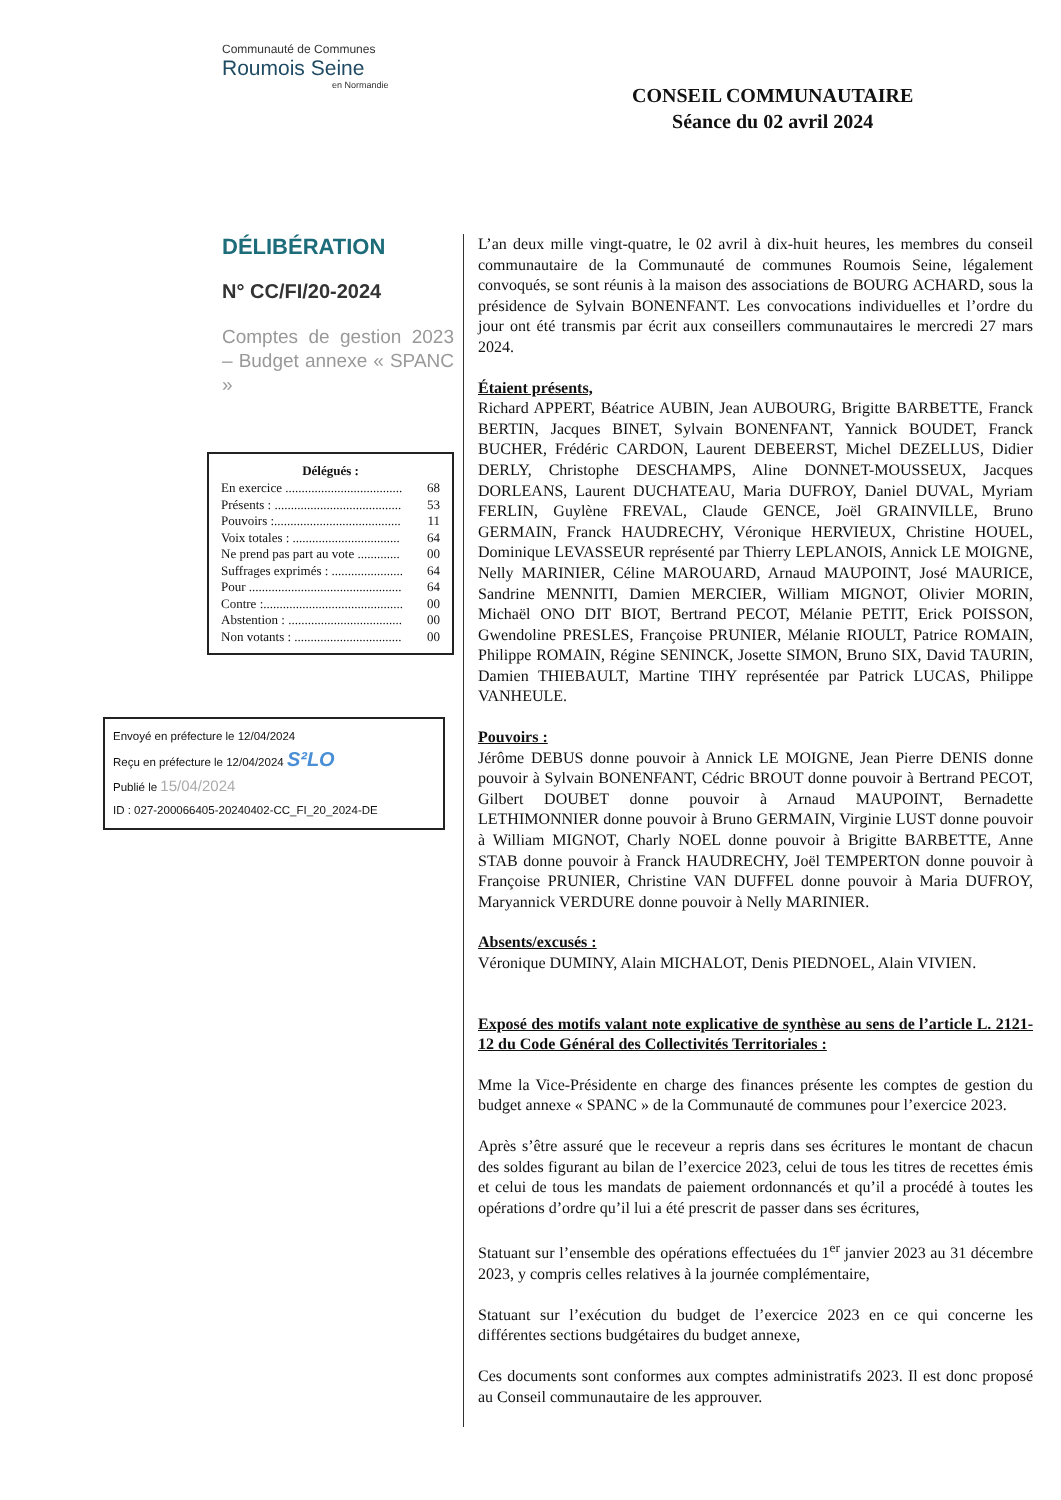Communauté de Communes
Roumois Seine
en Normandie
CONSEIL COMMUNAUTAIRE
Séance du 02 avril 2024
DÉLIBÉRATION
N° CC/FI/20-2024
Comptes de gestion 2023 – Budget annexe « SPANC »
| Délégués : | |
| --- | --- |
| En exercice .................................... | 68 |
| Présents : ....................................... | 53 |
| Pouvoirs :....................................... | 11 |
| Voix totales : ................................. | 64 |
| Ne prend pas part au vote ............. | 00 |
| Suffrages exprimés : ...................... | 64 |
| Pour ............................................... | 64 |
| Contre :........................................... | 00 |
| Abstention : ................................... | 00 |
| Non votants : ................................. | 00 |
Envoyé en préfecture le 12/04/2024
Reçu en préfecture le 12/04/2024 S²LO
Publié le 15/04/2024
ID : 027-200066405-20240402-CC_FI_20_2024-DE
L’an deux mille vingt-quatre, le 02 avril à dix-huit heures, les membres du conseil communautaire de la Communauté de communes Roumois Seine, légalement convoqués, se sont réunis à la maison des associations de BOURG ACHARD, sous la présidence de Sylvain BONENFANT. Les convocations individuelles et l’ordre du jour ont été transmis par écrit aux conseillers communautaires le mercredi 27 mars 2024.
Étaient présents,
Richard APPERT, Béatrice AUBIN, Jean AUBOURG, Brigitte BARBETTE, Franck BERTIN, Jacques BINET, Sylvain BONENFANT, Yannick BOUDET, Franck BUCHER, Frédéric CARDON, Laurent DEBEERST, Michel DEZELLUS, Didier DERLY, Christophe DESCHAMPS, Aline DONNET-MOUSSEUX, Jacques DORLEANS, Laurent DUCHATEAU, Maria DUFROY, Daniel DUVAL, Myriam FERLIN, Guylène FREVAL, Claude GENCE, Joël GRAINVILLE, Bruno GERMAIN, Franck HAUDRECHY, Véronique HERVIEUX, Christine HOUEL, Dominique LEVASSEUR représenté par Thierry LEPLANOIS, Annick LE MOIGNE, Nelly MARINIER, Céline MAROUARD, Arnaud MAUPOINT, José MAURICE, Sandrine MENNITI, Damien MERCIER, William MIGNOT, Olivier MORIN, Michaël ONO DIT BIOT, Bertrand PECOT, Mélanie PETIT, Erick POISSON, Gwendoline PRESLES, Françoise PRUNIER, Mélanie RIOULT, Patrice ROMAIN, Philippe ROMAIN, Régine SENINCK, Josette SIMON, Bruno SIX, David TAURIN, Damien THIEBAULT, Martine TIHY représentée par Patrick LUCAS, Philippe VANHEULE.
Pouvoirs :
Jérôme DEBUS donne pouvoir à Annick LE MOIGNE, Jean Pierre DENIS donne pouvoir à Sylvain BONENFANT, Cédric BROUT donne pouvoir à Bertrand PECOT, Gilbert DOUBET donne pouvoir à Arnaud MAUPOINT, Bernadette LETHIMONNIER donne pouvoir à Bruno GERMAIN, Virginie LUST donne pouvoir à William MIGNOT, Charly NOEL donne pouvoir à Brigitte BARBETTE, Anne STAB donne pouvoir à Franck HAUDRECHY, Joël TEMPERTON donne pouvoir à Françoise PRUNIER, Christine VAN DUFFEL donne pouvoir à Maria DUFROY, Maryannick VERDURE donne pouvoir à Nelly MARINIER.
Absents/excusés :
Véronique DUMINY, Alain MICHALOT, Denis PIEDNOEL, Alain VIVIEN.
Exposé des motifs valant note explicative de synthèse au sens de l’article L. 2121-12 du Code Général des Collectivités Territoriales :
Mme la Vice-Présidente en charge des finances présente les comptes de gestion du budget annexe « SPANC » de la Communauté de communes pour l’exercice 2023.
Après s’être assuré que le receveur a repris dans ses écritures le montant de chacun des soldes figurant au bilan de l’exercice 2023, celui de tous les titres de recettes émis et celui de tous les mandats de paiement ordonnancés et qu’il a procédé à toutes les opérations d’ordre qu’il lui a été prescrit de passer dans ses écritures,
Statuant sur l’ensemble des opérations effectuées du 1<sup>er</sup> janvier 2023 au 31 décembre 2023, y compris celles relatives à la journée complémentaire,
Statuant sur l’exécution du budget de l’exercice 2023 en ce qui concerne les différentes sections budgétaires du budget annexe,
Ces documents sont conformes aux comptes administratifs 2023. Il est donc proposé au Conseil communautaire de les approuver.